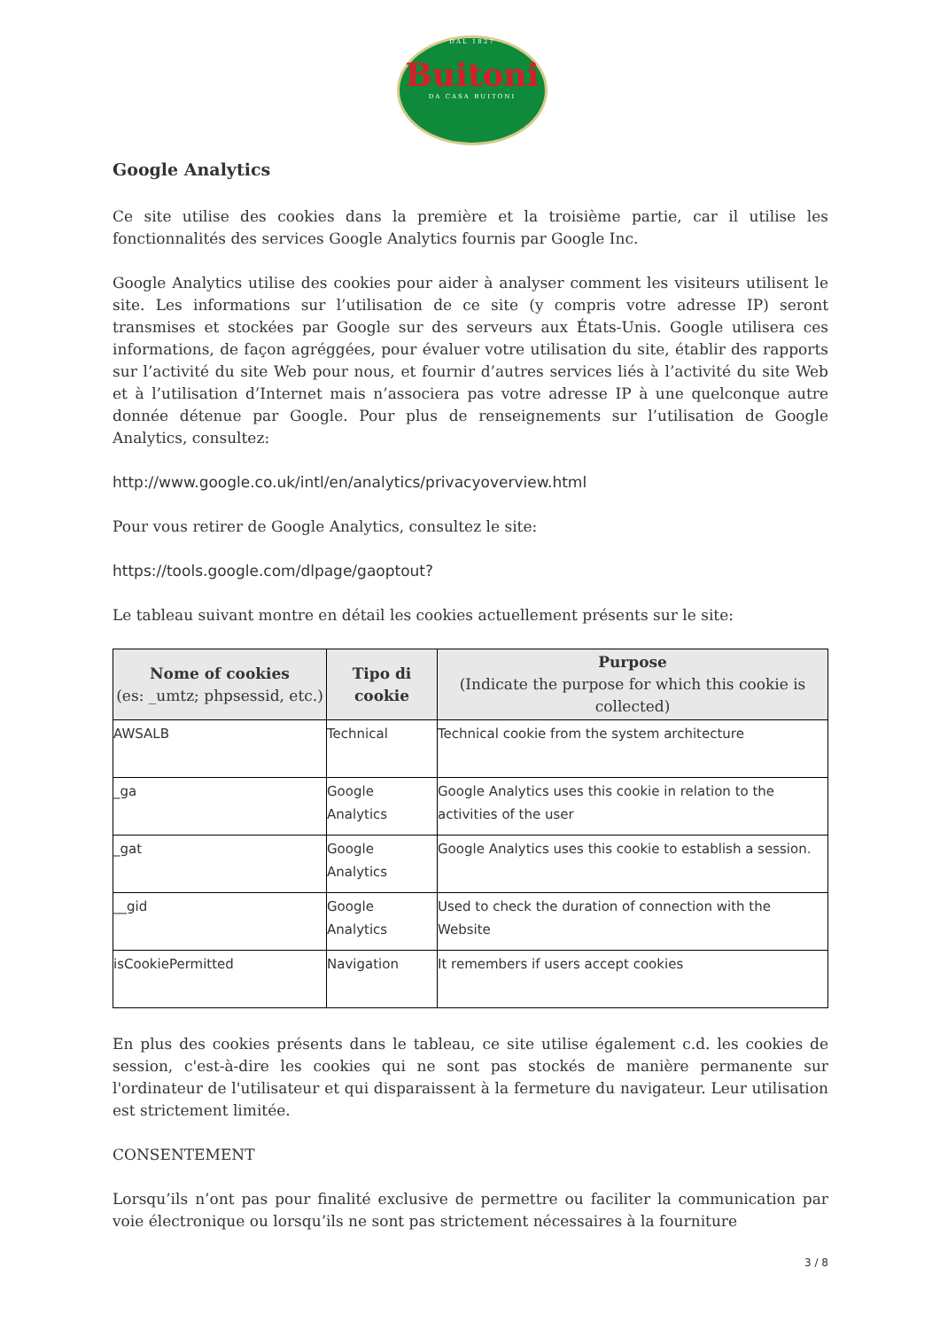DAL 1827
Buitoni
DA CASA BUITONI
Google Analytics
Ce site utilise des cookies dans la première et la troisième partie, car il utilise les fonctionnalités des services Google Analytics fournis par Google Inc.
Google Analytics utilise des cookies pour aider à analyser comment les visiteurs utilisent le site. Les informations sur l’utilisation de ce site (y compris votre adresse IP) seront transmises et stockées par Google sur des serveurs aux États-Unis. Google utilisera ces informations, de façon agréggées, pour évaluer votre utilisation du site, établir des rapports sur l’activité du site Web pour nous, et fournir d’autres services liés à l’activité du site Web et à l’utilisation d’Internet mais n’associera pas votre adresse IP à une quelconque autre donnée détenue par Google. Pour plus de renseignements sur l’utilisation de Google Analytics, consultez:
http://www.google.co.uk/intl/en/analytics/privacyoverview.html
Pour vous retirer de Google Analytics, consultez le site:
https://tools.google.com/dlpage/gaoptout?
Le tableau suivant montre en détail les cookies actuellement présents sur le site:
| Nome of cookies (es: _umtz; phpsessid, etc.) | Tipo di cookie | Purpose (Indicate the purpose for which this cookie is collected) |
| --- | --- | --- |
| AWSALB | Technical | Technical cookie from the system architecture |
| _ga | Google Analytics | Google Analytics uses this cookie in relation to the activities of the user |
| _gat | Google Analytics | Google Analytics uses this cookie to establish a session. |
| __gid | Google Analytics | Used to check the duration of connection with the Website |
| isCookiePermitted | Navigation | It remembers if users accept cookies |
En plus des cookies présents dans le tableau, ce site utilise également c.d. les cookies de session, c'est-à-dire les cookies qui ne sont pas stockés de manière permanente sur l'ordinateur de l'utilisateur et qui disparaissent à la fermeture du navigateur. Leur utilisation est strictement limitée.
CONSENTEMENT
Lorsqu’ils n’ont pas pour finalité exclusive de permettre ou faciliter la communication par voie électronique ou lorsqu’ils ne sont pas strictement nécessaires à la fourniture
3 / 8